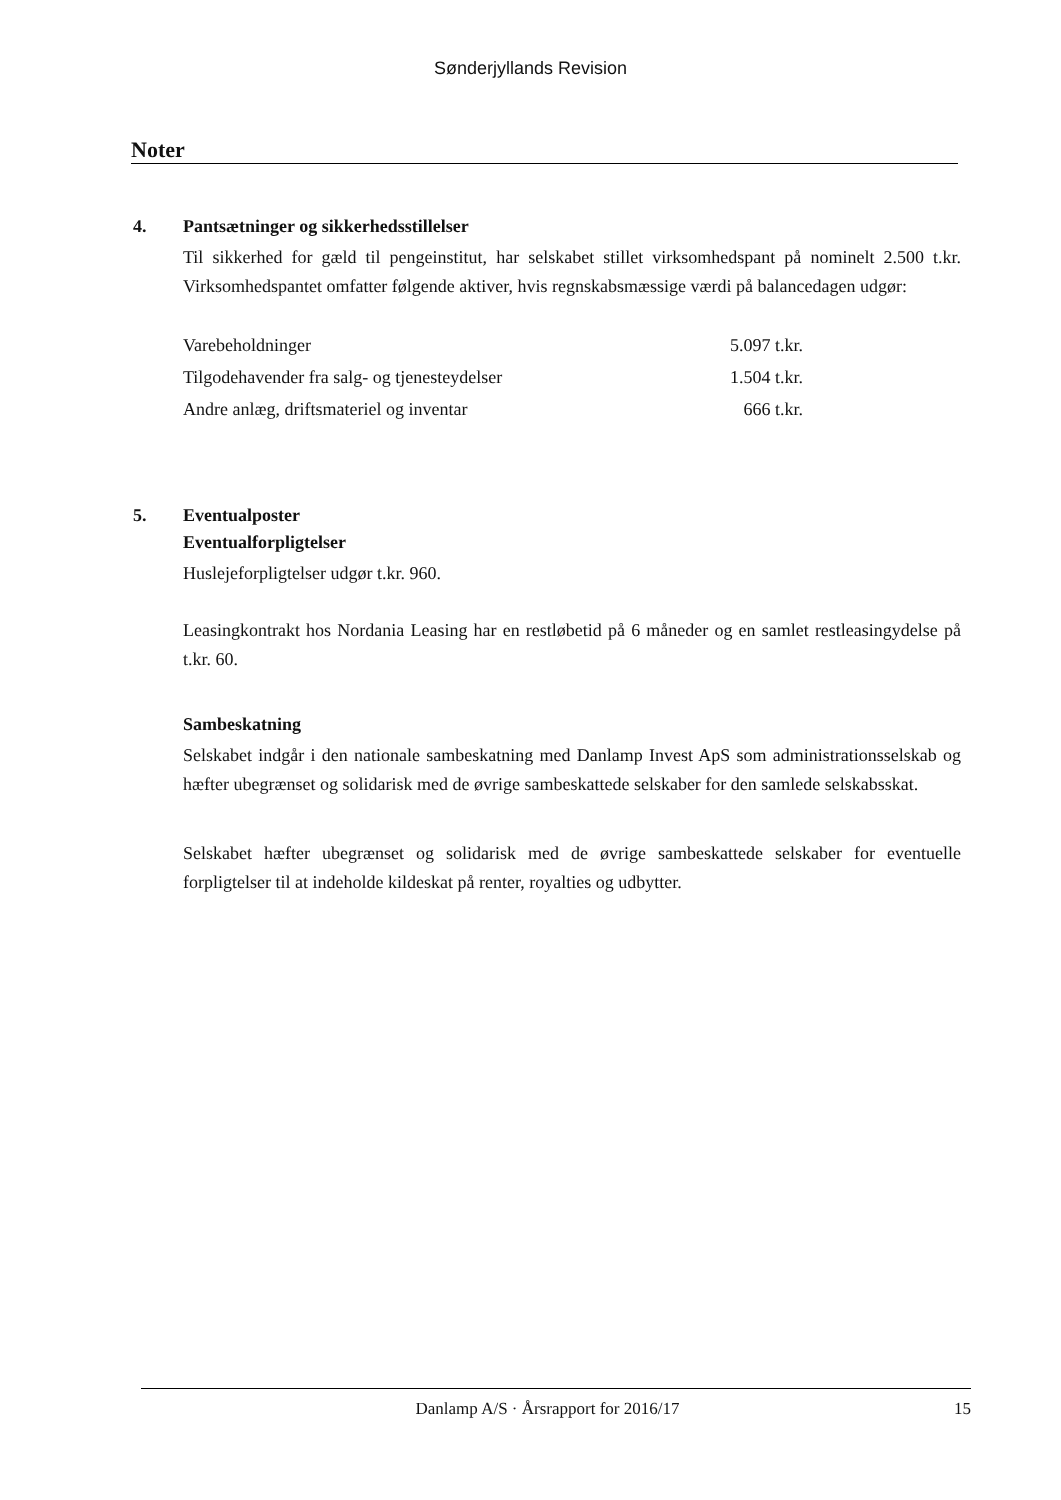Sønderjyllands Revision
Noter
4. Pantsætninger og sikkerhedsstillelser
Til sikkerhed for gæld til pengeinstitut, har selskabet stillet virksomhedspant på nominelt 2.500 t.kr. Virksomhedspantet omfatter følgende aktiver, hvis regnskabsmæssige værdi på balancedagen udgør:
| Varebeholdninger | 5.097 t.kr. |
| Tilgodehavender fra salg- og tjenesteydelser | 1.504 t.kr. |
| Andre anlæg, driftsmateriel og inventar | 666 t.kr. |
5. Eventualposter
Eventualforpligtelser
Huslejeforpligtelser udgør t.kr. 960.
Leasingkontrakt hos Nordania Leasing har en restløbetid på 6 måneder og en samlet restleasingydelse på t.kr. 60.
Sambeskatning
Selskabet indgår i den nationale sambeskatning med Danlamp Invest ApS som administrationsselskab og hæfter ubegrænset og solidarisk med de øvrige sambeskattede selskaber for den samlede selskabsskat.
Selskabet hæfter ubegrænset og solidarisk med de øvrige sambeskattede selskaber for eventuelle forpligtelser til at indeholde kildeskat på renter, royalties og udbytter.
Danlamp A/S · Årsrapport for 2016/17 15